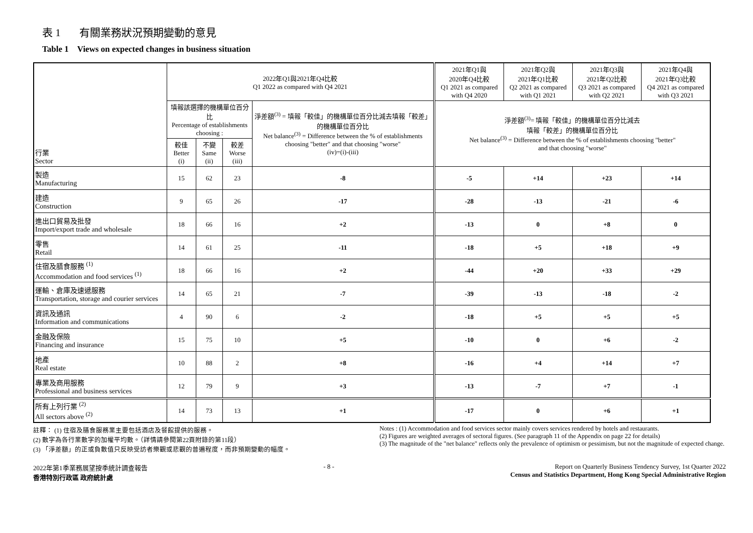表 1 有關業務狀況預期變動的意見
Table 1 Views on expected changes in business situation
| 行業 Sector | 2022年Q1與2021年Q4比較 Q1 2022 as compared with Q4 2021 | | | | 2021年Q1與 2020年Q4比較 Q1 2021 as compared with Q4 2020 | 2021年Q2與 2021年Q1比較 Q2 2021 as compared with Q1 2021 | 2021年Q3與 2021年Q2比較 Q3 2021 as compared with Q2 2021 | 2021年Q4與 2021年Q3比較 Q4 2021 as compared with Q3 2021 |
| --- | --- | --- | --- | --- | --- | --- | --- | --- |
| | 填報該選擇的機構單位百分比 Percentage of establishments choosing : | | | 淨差額<sup>(3)</sup> = 填報「較佳」的機構單位百分比減去填報「較差」的機構單位百分比 Net balance<sup>(3)</sup> = Difference between the % of establishments choosing "better" and that choosing "worse" (iv)=(i)-(iii) | 淨差額<sup>(3)</sup>= 填報「較佳」的機構單位百分比減去 填報「較差」的機構單位百分比 Net balance<sup>(3)</sup> = Difference between the % of establishments choosing "better" and that choosing "worse" | | | |
| | 較佳 Better (i) | 不變 Same (ii) | 較差 Worse (iii) | | | | | |
| 製造 Manufacturing | 15 | 62 | 23 | -8 | -5 | +14 | +23 | +14 |
| 建造 Construction | 9 | 65 | 26 | -17 | -28 | -13 | -21 | -6 |
| 進出口貿易及批發 Import/export trade and wholesale | 18 | 66 | 16 | +2 | -13 | 0 | +8 | 0 |
| 零售 Retail | 14 | 61 | 25 | -11 | -18 | +5 | +18 | +9 |
| 住宿及膳食服務 <sup>(1)</sup> Accommodation and food services <sup>(1)</sup> | 18 | 66 | 16 | +2 | -44 | +20 | +33 | +29 |
| 運輸、倉庫及速遞服務 Transportation, storage and courier services | 14 | 65 | 21 | -7 | -39 | -13 | -18 | -2 |
| 資訊及通訊 Information and communications | 4 | 90 | 6 | -2 | -18 | +5 | +5 | +5 |
| 金融及保險 Financing and insurance | 15 | 75 | 10 | +5 | -10 | 0 | +6 | -2 |
| 地產 Real estate | 10 | 88 | 2 | +8 | -16 | +4 | +14 | +7 |
| 專業及商用服務 Professional and business services | 12 | 79 | 9 | +3 | -13 | -7 | +7 | -1 |
| 所有上列行業 <sup>(2)</sup> All sectors above <sup>(2)</sup> | 14 | 73 | 13 | +1 | -17 | 0 | +6 | +1 |
註釋： (1) 住宿及膳食服務業主要包括酒店及餐館提供的服務。
(2) 數字為各行業數字的加權平均數。（詳情請參閱第22頁附錄的第11段）
(3) 「淨差額」的正或負數值只反映受訪者樂觀或悲觀的普遍程度，而非預期變動的幅度。
Notes : (1) Accommodation and food services sector mainly covers services rendered by hotels and restaurants.
(2) Figures are weighted averages of sectoral figures. (See paragraph 11 of the Appendix on page 22 for details)
(3) The magnitude of the "net balance" reflects only the prevalence of optimism or pessimism, but not the magnitude of expected change.
2022年第1季業務展望按季統計調查報告
香港特別行政區 政府統計處
- 8 - Report on Quarterly Business Tendency Survey, 1st Quarter 2022
Census and Statistics Department, Hong Kong Special Administrative Region